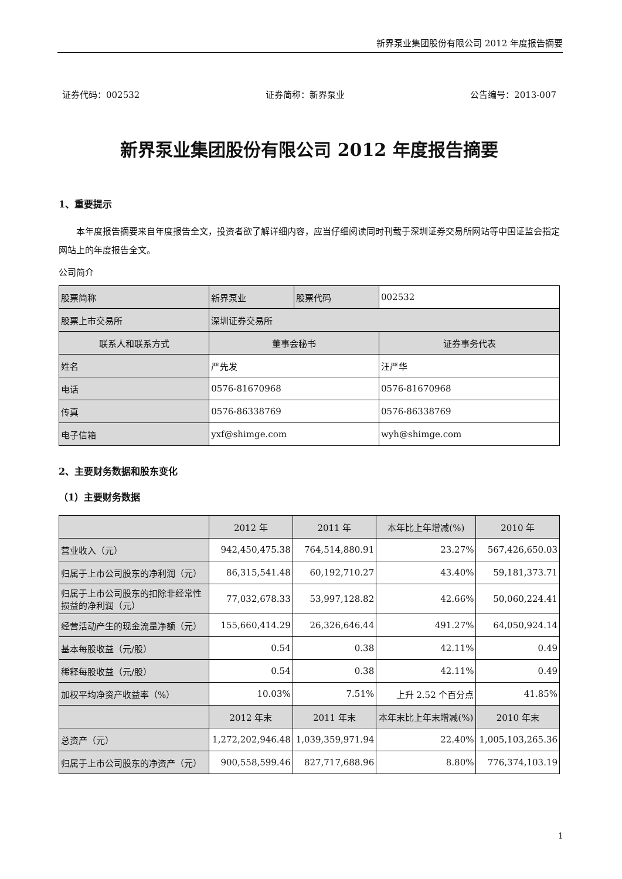新界泵业集团股份有限公司 2012 年度报告摘要
证券代码：002532 证券简称：新界泵业 公告编号：2013-007
新界泵业集团股份有限公司 2012 年度报告摘要
1、重要提示
  本年度报告摘要来自年度报告全文，投资者欲了解详细内容，应当仔细阅读同时刊载于深圳证券交易所网站等中国证监会指定网站上的年度报告全文。
公司简介
| 股票简称 | 新界泵业 | 股票代码 | 002532 |
| 股票上市交易所 | 深圳证券交易所 | | |
| 联系人和联系方式 | 董事会秘书 | | 证券事务代表 |
| 姓名 | 严先发 | | 汪严华 |
| 电话 | 0576-81670968 | | 0576-81670968 |
| 传真 | 0576-86338769 | | 0576-86338769 |
| 电子信箱 | yxf@shimge.com | | wyh@shimge.com |
2、主要财务数据和股东变化
（1）主要财务数据
| | 2012 年 | 2011 年 | 本年比上年增减(%) | 2010 年 |
| --- | --- | --- | --- | --- |
| 营业收入（元） | 942,450,475.38 | 764,514,880.91 | 23.27% | 567,426,650.03 |
| 归属于上市公司股东的净利润（元） | 86,315,541.48 | 60,192,710.27 | 43.40% | 59,181,373.71 |
| 归属于上市公司股东的扣除非经常性损益的净利润（元） | 77,032,678.33 | 53,997,128.82 | 42.66% | 50,060,224.41 |
| 经营活动产生的现金流量净额（元） | 155,660,414.29 | 26,326,646.44 | 491.27% | 64,050,924.14 |
| 基本每股收益（元/股） | 0.54 | 0.38 | 42.11% | 0.49 |
| 稀释每股收益（元/股） | 0.54 | 0.38 | 42.11% | 0.49 |
| 加权平均净资产收益率（%） | 10.03% | 7.51% | 上升 2.52 个百分点 | 41.85% |
| | 2012 年末 | 2011 年末 | 本年末比上年末增减(%) | 2010 年末 |
| 总资产（元） | 1,272,202,946.48 | 1,039,359,971.94 | 22.40% | 1,005,103,265.36 |
| 归属于上市公司股东的净资产（元） | 900,558,599.46 | 827,717,688.96 | 8.80% | 776,374,103.19 |
1